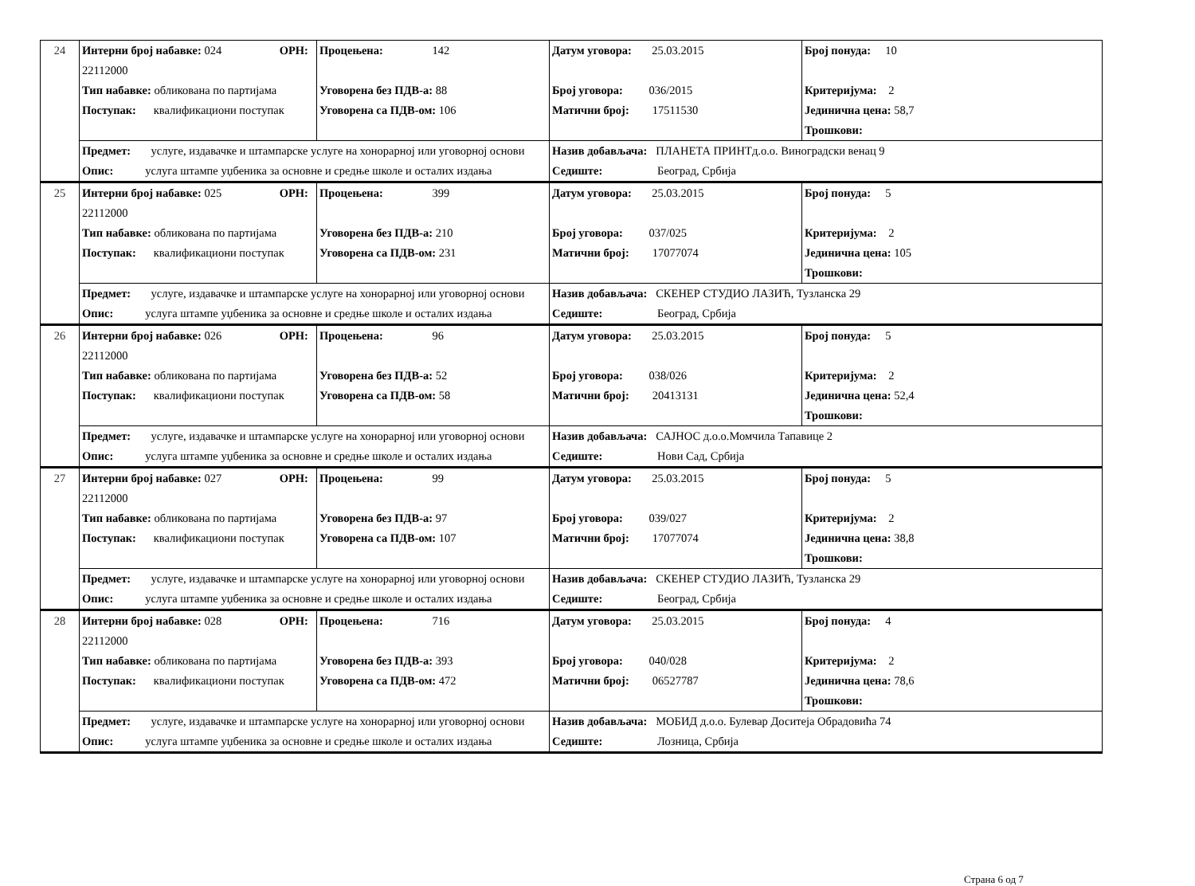| 24 | Интерни број набавке: 024 ОРН: 22112000 | | Процењена: 142 | Датум уговора: 25.03.2015 | Број понуда: 10 |
| | Тип набавке: обликована по партијама | | Уговорена без ПДВ-а: 88 | Број уговора: 036/2015 | Критеријума: 2 |
| | Поступак: квалификациони поступак | | Уговорена са ПДВ-ом: 106 | Матични број: 17511530 | Јединична цена: 58,7 |
| | | | | | Трошкови: |
| | Предмет: услуге, издавачке и штампарске услуге на хонорарној или уговорној основи | | | Назив добављача: ПЛАНЕТА ПРИНТд.о.о. Виноградски венац 9 | |
| | Опис: услуга штампе уџбеника за основне и средње школе и осталих издања | | | Седиште: Београд, Србија | |
| 25 | Интерни број набавке: 025 ОРН: 22112000 | | Процењена: 399 | Датум уговора: 25.03.2015 | Број понуда: 5 |
| | Тип набавке: обликована по партијама | | Уговорена без ПДВ-а: 210 | Број уговора: 037/025 | Критеријума: 2 |
| | Поступак: квалификациони поступак | | Уговорена са ПДВ-ом: 231 | Матични број: 17077074 | Јединична цена: 105 |
| | | | | | Трошкови: |
| | Предмет: услуге, издавачке и штампарске услуге на хонорарној или уговорној основи | | | Назив добављача: СКЕНЕР СТУДИО ЛАЗИЋ, Тузланска 29 | |
| | Опис: услуга штампе уџбеника за основне и средње школе и осталих издања | | | Седиште: Београд, Србија | |
| 26 | Интерни број набавке: 026 ОРН: 22112000 | | Процењена: 96 | Датум уговора: 25.03.2015 | Број понуда: 5 |
| | Тип набавке: обликована по партијама | | Уговорена без ПДВ-а: 52 | Број уговора: 038/026 | Критеријума: 2 |
| | Поступак: квалификациони поступак | | Уговорена са ПДВ-ом: 58 | Матични број: 20413131 | Јединична цена: 52,4 |
| | | | | | Трошкови: |
| | Предмет: услуге, издавачке и штампарске услуге на хонорарној или уговорној основи | | | Назив добављача: САЈНОС д.о.о.Момчила Тапавице 2 | |
| | Опис: услуга штампе уџбеника за основне и средње школе и осталих издања | | | Седиште: Нови Сад, Србија | |
| 27 | Интерни број набавке: 027 ОРН: 22112000 | | Процењена: 99 | Датум уговора: 25.03.2015 | Број понуда: 5 |
| | Тип набавке: обликована по партијама | | Уговорена без ПДВ-а: 97 | Број уговора: 039/027 | Критеријума: 2 |
| | Поступак: квалификациони поступак | | Уговорена са ПДВ-ом: 107 | Матични број: 17077074 | Јединична цена: 38,8 |
| | | | | | Трошкови: |
| | Предмет: услуге, издавачке и штампарске услуге на хонорарној или уговорној основи | | | Назив добављача: СКЕНЕР СТУДИО ЛАЗИЋ, Тузланска 29 | |
| | Опис: услуга штампе уџбеника за основне и средње школе и осталих издања | | | Седиште: Београд, Србија | |
| 28 | Интерни број набавке: 028 ОРН: 22112000 | | Процењена: 716 | Датум уговора: 25.03.2015 | Број понуда: 4 |
| | Тип набавке: обликована по партијама | | Уговорена без ПДВ-а: 393 | Број уговора: 040/028 | Критеријума: 2 |
| | Поступак: квалификациони поступак | | Уговорена са ПДВ-ом: 472 | Матични број: 06527787 | Јединична цена: 78,6 |
| | | | | | Трошкови: |
| | Предмет: услуге, издавачке и штампарске услуге на хонорарној или уговорној основи | | | Назив добављача: МОБИД д.о.о. Булевар Доситеја Обрадовића 74 | |
| | Опис: услуга штампе уџбеника за основне и средње школе и осталих издања | | | Седиште: Лозница, Србија | |
Страна 6 од 7